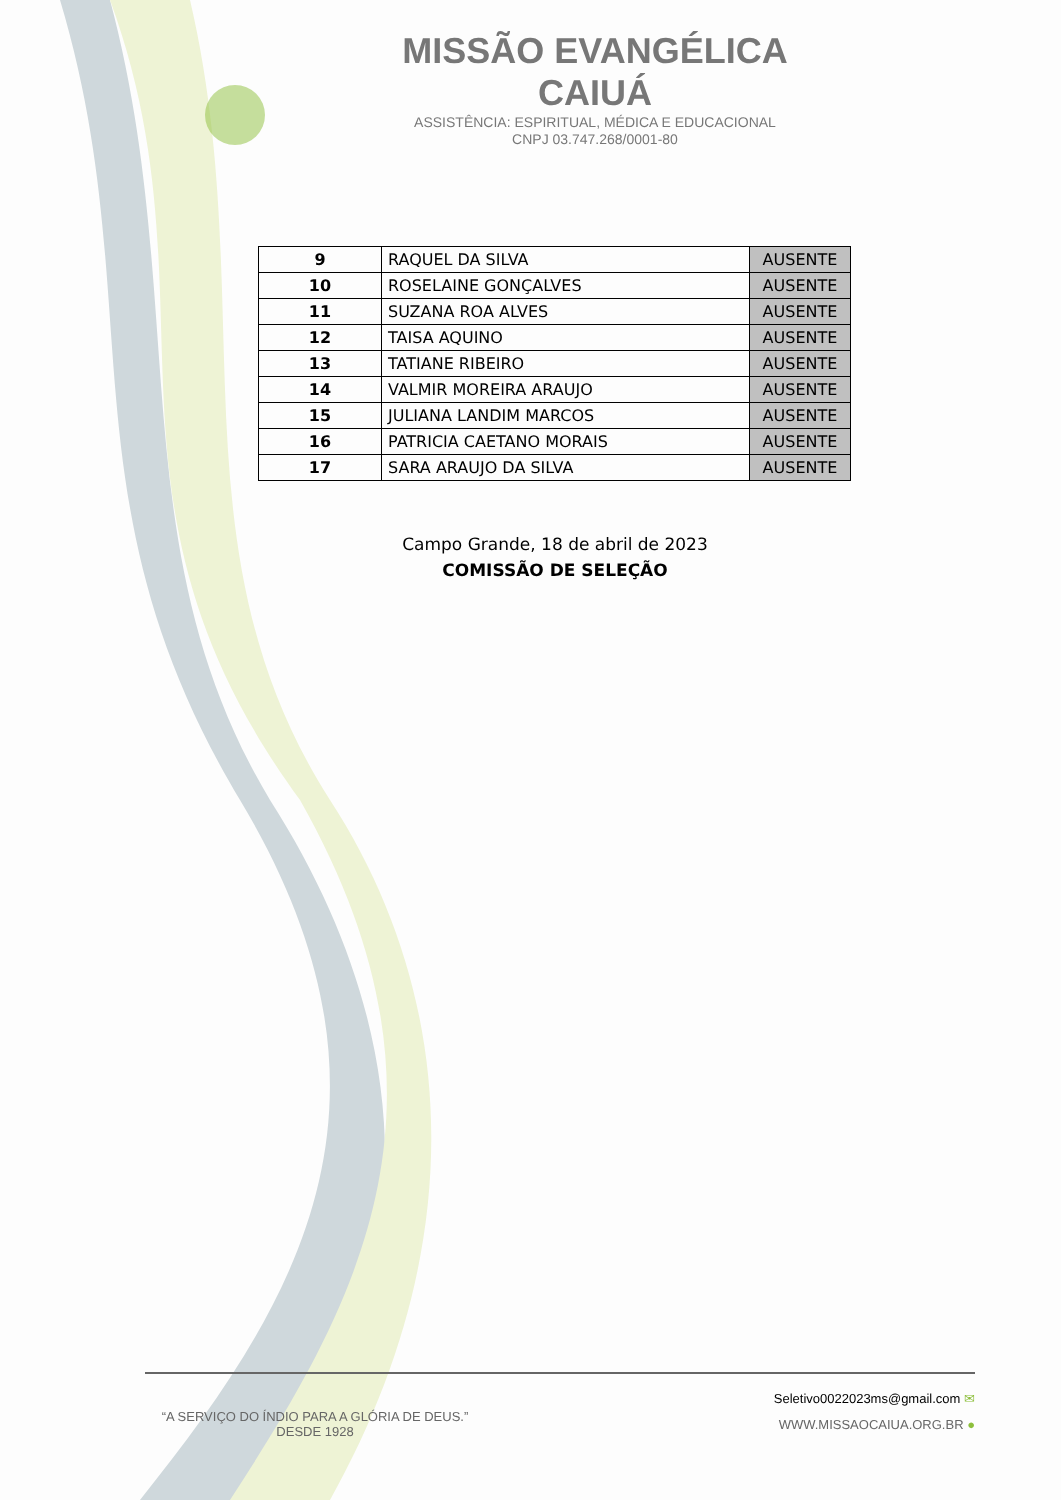MISSÃO EVANGÉLICA CAIUÁ
ASSISTÊNCIA: ESPIRITUAL, MÉDICA E EDUCACIONAL
CNPJ 03.747.268/0001-80
| 9 | RAQUEL DA SILVA | AUSENTE |
| 10 | ROSELAINE GONÇALVES | AUSENTE |
| 11 | SUZANA ROA ALVES | AUSENTE |
| 12 | TAISA AQUINO | AUSENTE |
| 13 | TATIANE RIBEIRO | AUSENTE |
| 14 | VALMIR MOREIRA ARAUJO | AUSENTE |
| 15 | JULIANA LANDIM MARCOS | AUSENTE |
| 16 | PATRICIA CAETANO MORAIS | AUSENTE |
| 17 | SARA ARAUJO DA SILVA | AUSENTE |
Campo Grande, 18 de abril de 2023
COMISSÃO DE SELEÇÃO
“A SERVIÇO DO ÍNDIO PARA A GLÓRIA DE DEUS.”
DESDE 1928
Seletivo0022023ms@gmail.com ✉
WWW.MISSAOCAIUA.ORG.BR ●